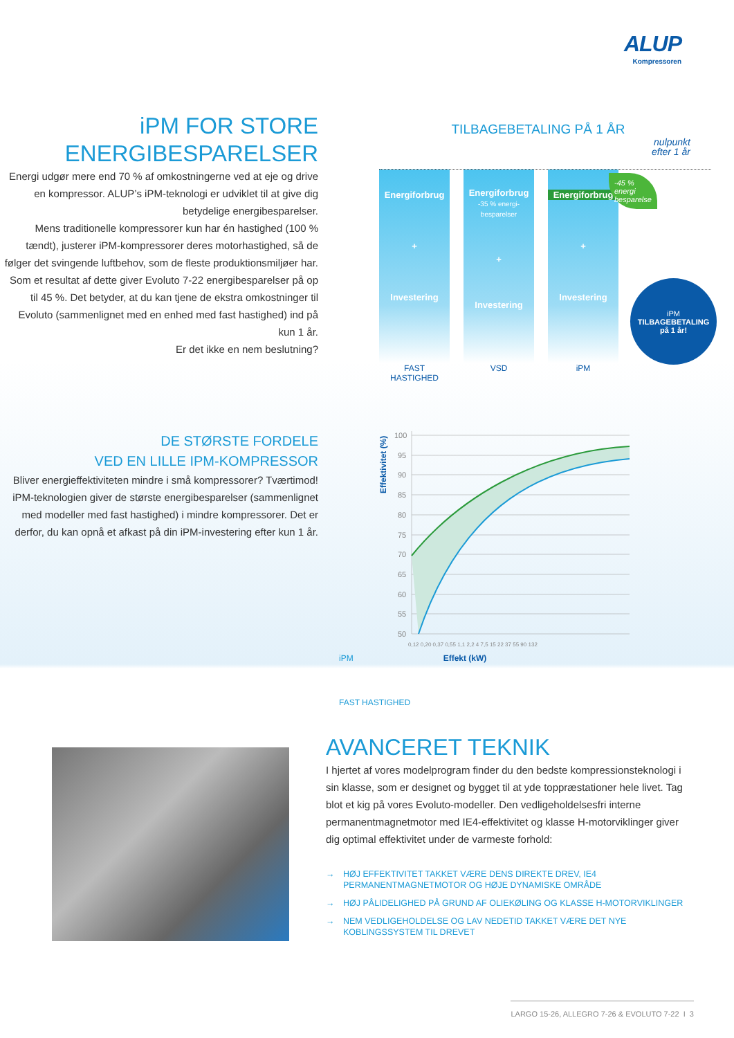ALUP
Kompressoren
iPM FOR STORE
ENERGIBESPARELSER
Energi udgør mere end 70 % af omkostningerne ved at eje og drive en kompressor. ALUP’s iPM-teknologi er udviklet til at give dig betydelige energibesparelser.
Mens traditionelle kompressorer kun har én hastighed (100 % tændt), justerer iPM-kompressorer deres motorhastighed, så de følger det svingende luftbehov, som de fleste produktionsmiljøer har. Som et resultat af dette giver Evoluto 7-22 energibesparelser på op til 45 %. Det betyder, at du kan tjene de ekstra omkostninger til Evoluto (sammenlignet med en enhed med fast hastighed) ind på kun 1 år.
Er det ikke en nem beslutning?
TILBAGEBETALING PÅ 1 ÅR
nulpunkt
efter 1 år
Energiforbrug
+
Investering
Energiforbrug
-35 % energi-besparelser
+
Investering
Energiforbrug
+
Investering
FAST HASTIGHED VSD iPM
-45 %
energi
besparelse
iPM
TILBAGEBETALING
på 1 år!
DE STØRSTE FORDELE
VED EN LILLE IPM-KOMPRESSOR
Bliver energieffektiviteten mindre i små kompressorer? Tværtimod! iPM-teknologien giver de største energibesparelser (sammenlignet med modeller med fast hastighed) i mindre kompressorer. Det er derfor, du kan opnå et afkast på din iPM-investering efter kun 1 år.
Effektivitet (%)
100
95
90
85
80
75
70
65
60
55
50
0,12 0,20 0,37 0,55 1,1 2,2 4 7,5 15 22 37 55 90 132
iPM Effekt (kW)
FAST HASTIGHED
AVANCERET TEKNIK
I hjertet af vores modelprogram finder du den bedste kompressionsteknologi i sin klasse, som er designet og bygget til at yde toppræstationer hele livet. Tag blot et kig på vores Evoluto-modeller. Den vedligeholdelsesfri interne permanentmagnetmotor med IE4-effektivitet og klasse H-motorviklinger giver dig optimal effektivitet under de varmeste forhold:
→ HØJ EFFEKTIVITET TAKKET VÆRE DENS DIREKTE DREV, IE4 PERMANENTMAGNETMOTOR OG HØJE DYNAMISKE OMRÅDE
→ HØJ PÅLIDELIGHED PÅ GRUND AF OLIEKØLING OG KLASSE H-MOTORVIKLINGER
→ NEM VEDLIGEHOLDELSE OG LAV NEDETID TAKKET VÆRE DET NYE KOBLINGSSYSTEM TIL DREVET
LARGO 15-26, ALLEGRO 7-26 & EVOLUTO 7-22 I 3